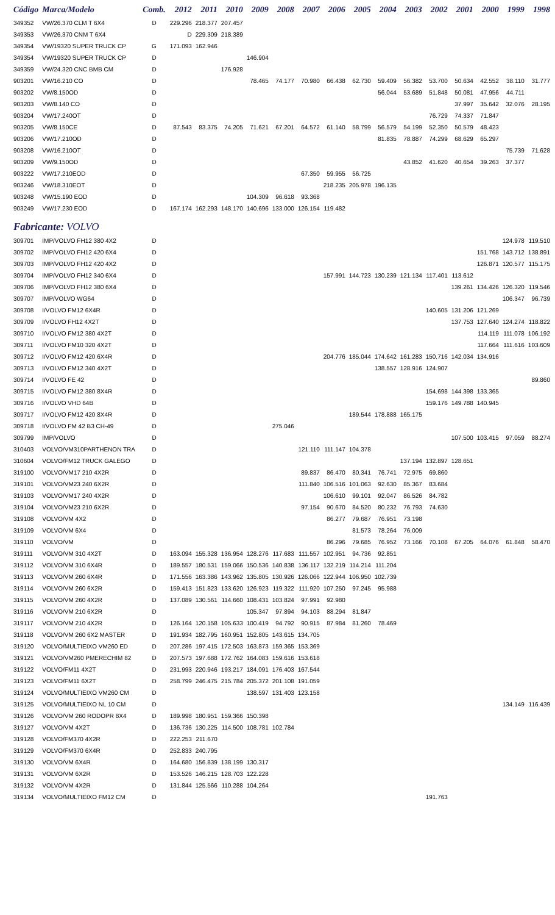| Código | Marca/Modelo | Comb. | 2012 | 2011 | 2010 | 2009 | 2008 | 2007 | 2006 | 2005 | 2004 | 2003 | 2002 | 2001 | 2000 | 1999 | 1998 |
| --- | --- | --- | --- | --- | --- | --- | --- | --- | --- | --- | --- | --- | --- | --- | --- | --- | --- |
| 349352 | VW/26.370 CLM T 6X4 | D | 229.296 | 218.377 | 207.457 | | | | | | | | | | | | |
| 349353 | VW/26.370 CNM T 6X4 | | D | 229.309 | 218.389 | | | | | | | | | | | | |
| 349354 | VW/19320 SUPER TRUCK CP | G | 171.093 | 162.946 | | | | | | | | | | | | | |
| 349354 | VW/19320 SUPER TRUCK CP | D | | | | 146.904 | | | | | | | | | | | |
| 349359 | VW/24.320 CNC BMB CM | D | | | 176.928 | | | | | | | | | | | | |
| 903201 | VW/16.210 CO | D | | | | 78.465 | 74.177 | 70.980 | 66.438 | 62.730 | 59.409 | 56.382 | 53.700 | 50.634 | 42.552 | 38.110 | 31.777 |
| 903202 | VW/8.150OD | D | | | | | | | | | 56.044 | 53.689 | 51.848 | 50.081 | 47.956 | 44.711 | |
| 903203 | VW/8.140 CO | D | | | | | | | | | | | | 37.997 | 35.642 | 32.076 | 28.195 |
| 903204 | VW/17.240OT | D | | | | | | | | | | | 76.729 | 74.337 | 71.847 | | |
| 903205 | VW/8.150CE | D | 87.543 | 83.375 | 74.205 | 71.621 | 67.201 | 64.572 | 61.140 | 58.799 | 56.579 | 54.199 | 52.350 | 50.579 | 48.423 | | |
| 903206 | VW/17.210OD | D | | | | | | | | | 81.835 | 78.887 | 74.299 | 68.629 | 65.297 | | |
| 903208 | VW/16.210OT | D | | | | | | | | | | | | | | 75.739 | 71.628 |
| 903209 | VW/9.150OD | D | | | | | | | | | | 43.852 | 41.620 | 40.654 | 39.263 | 37.377 | |
| 903222 | VW/17.210EOD | D | | | | | | 67.350 | 59.955 | 56.725 | | | | | | | |
| 903246 | VW/18.310EOT | D | | | | | | | 218.235 | 205.978 | 196.135 | | | | | | |
| 903248 | VW/15.190 EOD | D | | | | 104.309 | 96.618 | 93.368 | | | | | | | | | |
| 903249 | VW/17.230 EOD | D | 167.174 | 162.293 | 148.170 | 140.696 | 133.000 | 126.154 | 119.482 | | | | | | | | |
| Fabricante: VOLVO | | | | | | | | | | | | | | | | | |
| 309701 | IMP/VOLVO FH12 380 4X2 | D | | | | | | | | | | | | | | 124.978 | 119.510 |
| 309702 | IMP/VOLVO FH12 420 6X4 | D | | | | | | | | | | | | | 151.768 | 143.712 | 138.891 |
| 309703 | IMP/VOLVO FH12 420 4X2 | D | | | | | | | | | | | | | 126.871 | 120.577 | 115.175 |
| 309704 | IMP/VOLVO FH12 340 6X4 | D | | | | | | | 157.991 | 144.723 | 130.239 | 121.134 | 117.401 | 113.612 | | | |
| 309706 | IMP/VOLVO FH12 380 6X4 | D | | | | | | | | | | | | 139.261 | 134.426 | 126.320 | 119.546 |
| 309707 | IMP/VOLVO WG64 | D | | | | | | | | | | | | | | 106.347 | 96.739 |
| 309708 | I/VOLVO FM12 6X4R | D | | | | | | | | | | | 140.605 | 131.206 | 121.269 | | |
| 309709 | I/VOLVO FH12 4X2T | D | | | | | | | | | | | | 137.753 | 127.640 | 124.274 | 118.822 |
| 309710 | I/VOLVO FM12 380 4X2T | D | | | | | | | | | | | | | 114.119 | 111.078 | 106.192 |
| 309711 | I/VOLVO FM10 320 4X2T | D | | | | | | | | | | | | | 117.664 | 111.616 | 103.609 |
| 309712 | I/VOLVO FM12 420 6X4R | D | | | | | | | 204.776 | 185.044 | 174.642 | 161.283 | 150.716 | 142.034 | 134.916 | | |
| 309713 | I/VOLVO FM12 340 4X2T | D | | | | | | | | | 138.557 | 128.916 | 124.907 | | | | |
| 309714 | I/VOLVO FE 42 | D | | | | | | | | | | | | | | | 89.860 |
| 309715 | I/VOLVO FM12 380 8X4R | D | | | | | | | | | | | 154.698 | 144.398 | 133.365 | | |
| 309716 | I/VOLVO VHD 64B | D | | | | | | | | | | | 159.176 | 149.788 | 140.945 | | |
| 309717 | I/VOLVO FM12 420 8X4R | D | | | | | | | | 189.544 | 178.888 | 165.175 | | | | | |
| 309718 | I/VOLVO FM 42 B3 CH-49 | D | | | | | 275.046 | | | | | | | | | | |
| 309799 | IMP/VOLVO | D | | | | | | | | | | | | 107.500 | 103.415 | 97.059 | 88.274 |
| 310403 | VOLVO/VM310PARTHENON TRA | D | | | | | | 121.110 | 111.147 | 104.378 | | | | | | | |
| 310604 | VOLVO/FM12 TRUCK GALEGO | D | | | | | | | | | | 137.194 | 132.897 | 128.651 | | | |
| 319100 | VOLVO/VM17 210 4X2R | D | | | | | | 89.837 | 86.470 | 80.341 | 76.741 | 72.975 | 69.860 | | | | |
| 319101 | VOLVO/VM23 240 6X2R | D | | | | | | 111.840 | 106.516 | 101.063 | 92.630 | 85.367 | 83.684 | | | | |
| 319103 | VOLVO/VM17 240 4X2R | D | | | | | | | 106.610 | 99.101 | 92.047 | 86.526 | 84.782 | | | | |
| 319104 | VOLVO/VM23 210 6X2R | D | | | | | | 97.154 | 90.670 | 84.520 | 80.232 | 76.793 | 74.630 | | | | |
| 319108 | VOLVO/VM 4X2 | D | | | | | | | 86.277 | 79.687 | 76.951 | 73.198 | | | | | |
| 319109 | VOLVO/VM 6X4 | D | | | | | | | | 81.573 | 78.264 | 76.009 | | | | | |
| 319110 | VOLVO/VM | D | | | | | | | 86.296 | 79.685 | 76.952 | 73.166 | 70.108 | 67.205 | 64.076 | 61.848 | 58.470 |
| 319111 | VOLVO/VM 310 4X2T | D | 163.094 | 155.328 | 136.954 | 128.276 | 117.683 | 111.557 | 102.951 | 94.736 | 92.851 | | | | | | |
| 319112 | VOLVO/VM 310 6X4R | D | 189.557 | 180.531 | 159.066 | 150.536 | 140.838 | 136.117 | 132.219 | 114.214 | 111.204 | | | | | | |
| 319113 | VOLVO/VM 260 6X4R | D | 171.556 | 163.386 | 143.962 | 135.805 | 130.926 | 126.066 | 122.944 | 106.950 | 102.739 | | | | | | |
| 319114 | VOLVO/VM 260 6X2R | D | 159.413 | 151.823 | 133.620 | 126.923 | 119.322 | 111.920 | 107.250 | 97.245 | 95.988 | | | | | | |
| 319115 | VOLVO/VM 260 4X2R | D | 137.089 | 130.561 | 114.660 | 108.431 | 103.824 | 97.991 | 92.980 | | | | | | | | |
| 319116 | VOLVO/VM 210 6X2R | D | | | | 105.347 | 97.894 | 94.103 | 88.294 | 81.847 | | | | | | | |
| 319117 | VOLVO/VM 210 4X2R | D | 126.164 | 120.158 | 105.633 | 100.419 | 94.792 | 90.915 | 87.984 | 81.260 | 78.469 | | | | | | |
| 319118 | VOLVO/VM 260 6X2 MASTER | D | 191.934 | 182.795 | 160.951 | 152.805 | 143.615 | 134.705 | | | | | | | | | |
| 319120 | VOLVO/MULTIEIXO VM260 ED | D | 207.286 | 197.415 | 172.503 | 163.873 | 159.365 | 153.369 | | | | | | | | | |
| 319121 | VOLVO/VM260 PMERECHIM 82 | D | 207.573 | 197.688 | 172.762 | 164.083 | 159.616 | 153.618 | | | | | | | | | |
| 319122 | VOLVO/FM11 4X2T | D | 231.993 | 220.946 | 193.217 | 184.091 | 176.403 | 167.544 | | | | | | | | | |
| 319123 | VOLVO/FM11 6X2T | D | 258.799 | 246.475 | 215.784 | 205.372 | 201.108 | 191.059 | | | | | | | | | |
| 319124 | VOLVO/MULTIEIXO VM260 CM | D | | | | 138.597 | 131.403 | 123.158 | | | | | | | | | |
| 319125 | VOLVO/MULTIEIXO NL 10 CM | D | | | | | | | | | | | | | | 134.149 | 116.439 |
| 319126 | VOLVO/VM 260 RODOPR 8X4 | D | 189.998 | 180.951 | 159.366 | 150.398 | | | | | | | | | | | |
| 319127 | VOLVO/VM 4X2T | D | 136.736 | 130.225 | 114.500 | 108.781 | 102.784 | | | | | | | | | | |
| 319128 | VOLVO/FM370 4X2R | D | 222.253 | 211.670 | | | | | | | | | | | | | |
| 319129 | VOLVO/FM370 6X4R | D | 252.833 | 240.795 | | | | | | | | | | | | | |
| 319130 | VOLVO/VM 6X4R | D | 164.680 | 156.839 | 138.199 | 130.317 | | | | | | | | | | | |
| 319131 | VOLVO/VM 6X2R | D | 153.526 | 146.215 | 128.703 | 122.228 | | | | | | | | | | | |
| 319132 | VOLVO/VM 4X2R | D | 131.844 | 125.566 | 110.288 | 104.264 | | | | | | | | | | | |
| 319134 | VOLVO/MULTIEIXO FM12 CM | D | | | | | | | | | | | 191.763 | | | | |